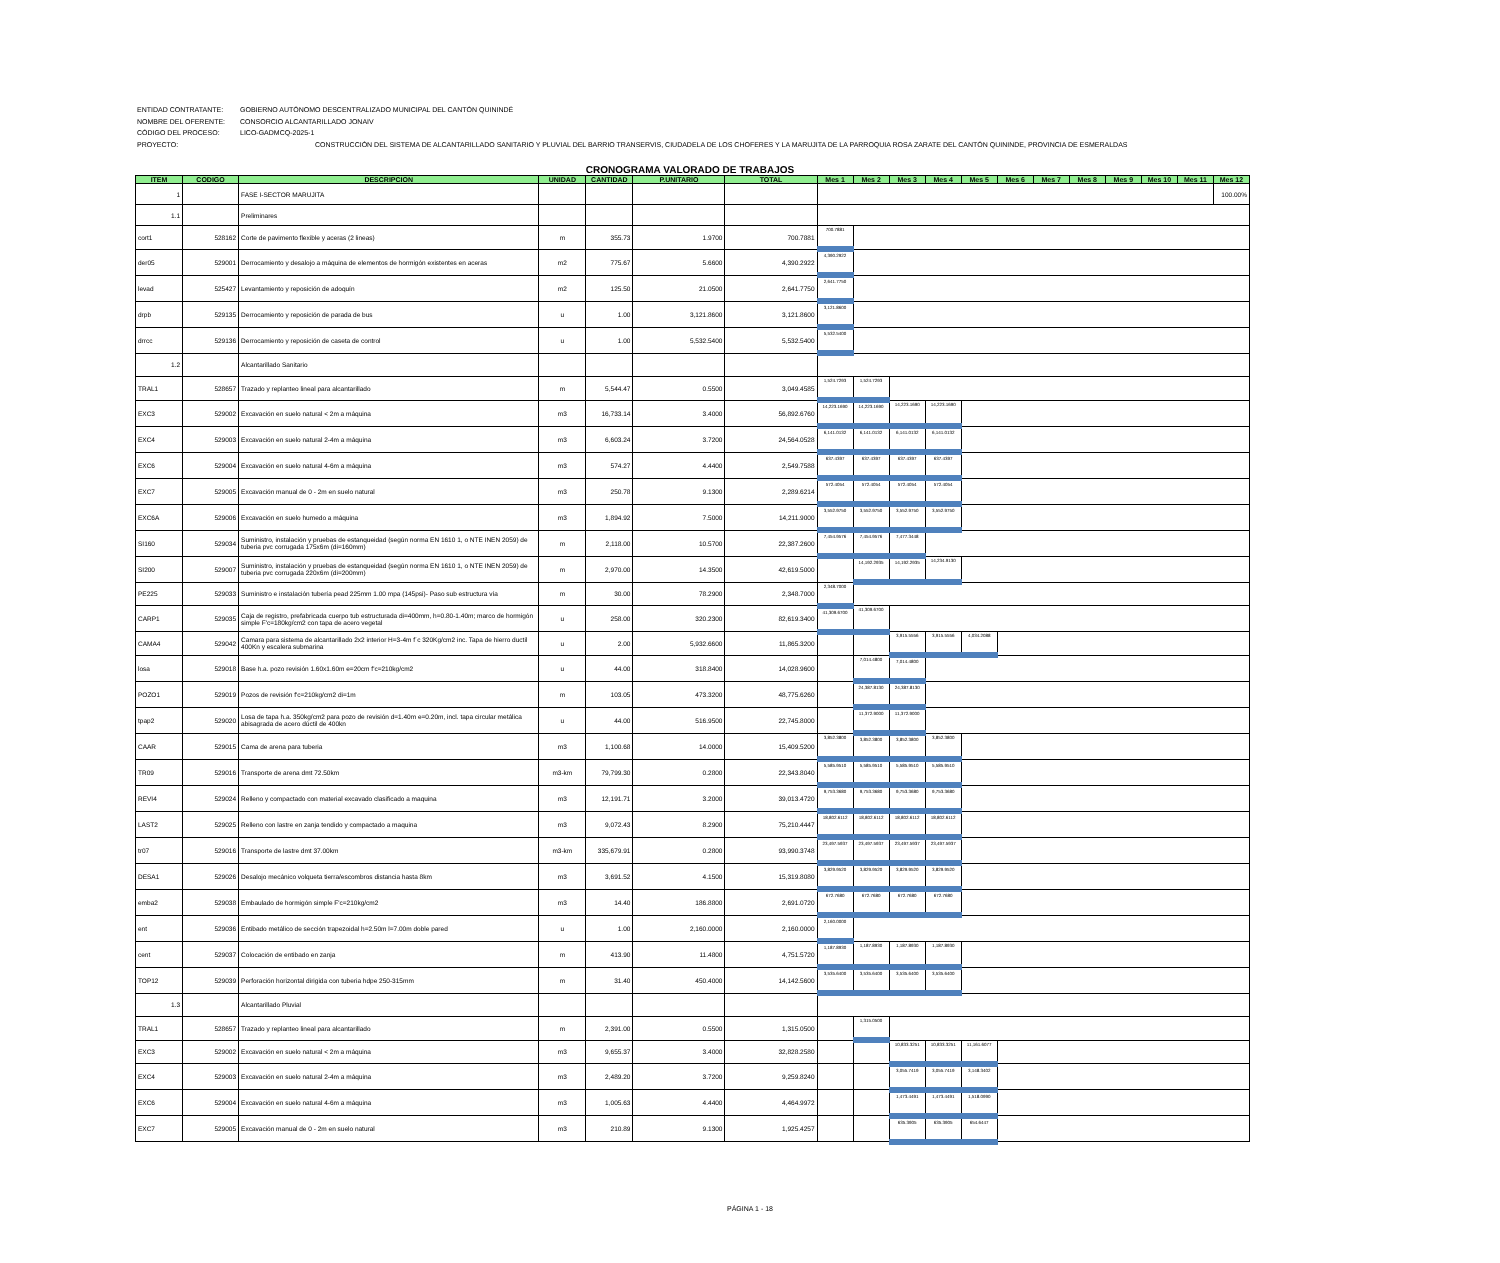ENTIDAD CONTRATANTE: GOBIERNO AUTÓNOMO DESCENTRALIZADO MUNICIPAL DEL CANTÓN QUININDÉ
NOMBRE DEL OFERENTE: CONSORCIO ALCANTARILLADO JONAIV
CÓDIGO DEL PROCESO: LICO-GADMCQ-2025-1
PROYECTO: CONSTRUCCIÓN DEL SISTEMA DE ALCANTARILLADO SANITARIO Y PLUVIAL DEL BARRIO TRANSERVIS, CIUDADELA DE LOS CHOFERES Y LA MARUJITA DE LA PARROQUIA ROSA ZARATE DEL CANTÓN QUININDE, PROVINCIA DE ESMERALDAS
CRONOGRAMA VALORADO DE TRABAJOS
| ITEM | CODIGO | DESCRIPCION | UNIDAD | CANTIDAD | P.UNITARIO | TOTAL | Mes 1 | Mes 2 | Mes 3 | Mes 4 | Mes 5 | Mes 6 | Mes 7 | Mes 8 | Mes 9 | Mes 10 | Mes 11 | Mes 12 |
| --- | --- | --- | --- | --- | --- | --- | --- | --- | --- | --- | --- | --- | --- | --- | --- | --- | --- | --- |
| 1 | | FASE I-SECTOR MARUJITA | | | | | | | | | | | | | | | | 100.00% |
| 1.1 | | Preliminares | | | | | | | | | | | | | | | | |
| cort1 | 528162 | Corte de pavimento flexible y aceras (2 lineas) | m | 355.73 | 1.9700 | 700.7881 | 700.7881 | | | | | | | | | | | |
| der05 | 529001 | Derrocamiento y desalojo a máquina de elementos de hormigón existentes en aceras | m2 | 775.67 | 5.6600 | 4,390.2922 | 4,390.2922 | | | | | | | | | | | |
| levad | 525427 | Levantamiento y reposición de adoquín | m2 | 125.50 | 21.0500 | 2,641.7750 | 2,641.7750 | | | | | | | | | | | |
| drpb | 529135 | Derrocamiento y reposición de parada de bus | u | 1.00 | 3,121.8600 | 3,121.8600 | 3,121.8600 | | | | | | | | | | | |
| drrcc | 529136 | Derrocamiento y reposición de caseta de control | u | 1.00 | 5,532.5400 | 5,532.5400 | 5,532.5400 | | | | | | | | | | | |
| 1.2 | | Alcantarillado Sanitario | | | | | | | | | | | | | | | | |
| TRAL1 | 528657 | Trazado y replanteo lineal para alcantarillado | m | 5,544.47 | 0.5500 | 3,049.4585 | 1,524.7293 | 1,524.7293 | | | | | | | | | | |
| EXC3 | 529002 | Excavación en suelo natural < 2m a máquina | m3 | 16,733.14 | 3.4000 | 56,892.6760 | 14,223.1690 | 14,223.1690 | 14,223.1690 | 14,223.1690 | | | | | | | | |
| EXC4 | 529003 | Excavación en suelo natural 2-4m a máquina | m3 | 6,603.24 | 3.7200 | 24,564.0528 | 6,141.0132 | 6,141.0132 | 6,141.0132 | 6,141.0132 | | | | | | | | |
| EXC6 | 529004 | Excavación en suelo natural 4-6m a máquina | m3 | 574.27 | 4.4400 | 2,549.7588 | 637.4397 | 637.4397 | 637.4397 | 637.4397 | | | | | | | | |
| EXC7 | 529005 | Excavación manual de 0 - 2m en suelo natural | m3 | 250.78 | 9.1300 | 2,289.6214 | 572.4054 | 572.4054 | 572.4054 | 572.4054 | | | | | | | | |
| EXC6A | 529006 | Excavación en suelo humedo a máquina | m3 | 1,894.92 | 7.5000 | 14,211.9000 | 3,552.9750 | 3,552.9750 | 3,552.9750 | 3,552.9750 | | | | | | | | |
| SI160 | 529034 | Suministro, instalación y pruebas de estanqueidad (según norma EN 1610 1, o NTE INEN 2059) de tuberia pvc corrugada 175x6m (di=160mm) | m | 2,118.00 | 10.5700 | 22,387.2600 | 7,454.9576 | 7,454.9576 | 7,477.3448 | | | | | | | | | |
| SI200 | 529007 | Suministro, instalación y pruebas de estanqueidad (según norma EN 1610 1, o NTE INEN 2059) de tuberia pvc corrugada 220x6m (di=200mm) | m | 2,970.00 | 14.3500 | 42,619.5000 | | 14,192.2935 | 14,192.2935 | 14,234.9130 | | | | | | | | |
| PE225 | 529033 | Suministro e instalación tubería pead 225mm 1.00 mpa (145psi)- Paso sub estructura vía | m | 30.00 | 78.2900 | 2,348.7000 | 2,348.7000 | | | | | | | | | | | |
| CARP1 | 529035 | Caja de registro, prefabricada cuerpo tub estructurada di=400mm, h=0.80-1.40m; marco de hormigón simple F'c=180kg/cm2 con tapa de acero vegetal | u | 258.00 | 320.2300 | 82,619.3400 | 41,309.6700 | 41,309.6700 | | | | | | | | | | |
| CAMA4 | 529042 | Camara para sistema de alcantarillado 2x2 interior H=3-4m f´c 320Kg/cm2 inc. Tapa de hierro ductil 400Kn y escalera submarina | u | 2.00 | 5,932.6600 | 11,865.3200 | | | 3,915.5556 | 3,915.5556 | 4,034.2088 | | | | | | | |
| losa | 529018 | Base h.a. pozo revisión 1.60x1.60m e=20cm f'c=210kg/cm2 | u | 44.00 | 318.8400 | 14,028.9600 | | 7,014.4800 | 7,014.4800 | | | | | | | | | |
| POZO1 | 529019 | Pozos de revisión f'c=210kg/cm2 di=1m | m | 103.05 | 473.3200 | 48,775.6260 | | 24,387.8130 | 24,387.8130 | | | | | | | | | |
| tpap2 | 529020 | Losa de tapa h.a. 350kg/cm2 para pozo de revisión d=1.40m e=0.20m, incl. tapa circular metálica abisagrada de acero dúctil de 400kn | u | 44.00 | 516.9500 | 22,745.8000 | | 11,372.9000 | 11,372.9000 | | | | | | | | | |
| CAAR | 529015 | Cama de arena para tuberia | m3 | 1,100.68 | 14.0000 | 15,409.5200 | 3,852.3800 | 3,852.3800 | 3,852.3800 | 3,852.3800 | | | | | | | | |
| TR09 | 529016 | Transporte de arena dmt 72.50km | m3-km | 79,799.30 | 0.2800 | 22,343.8040 | 5,585.9510 | 5,585.9510 | 5,585.9510 | 5,585.9510 | | | | | | | | |
| REVI4 | 529024 | Relleno y compactado con material excavado clasificado a maquina | m3 | 12,191.71 | 3.2000 | 39,013.4720 | 9,753.3680 | 9,753.3680 | 9,753.3680 | 9,753.3680 | | | | | | | | |
| LAST2 | 529025 | Relleno con lastre en zanja tendido y compactado a maquina | m3 | 9,072.43 | 8.2900 | 75,210.4447 | 18,802.6112 | 18,802.6112 | 18,802.6112 | 18,802.6112 | | | | | | | | |
| tr07 | 529016 | Transporte de lastre dmt 37.00km | m3-km | 335,679.91 | 0.2800 | 93,990.3748 | 23,497.5937 | 23,497.5937 | 23,497.5937 | 23,497.5937 | | | | | | | | |
| DESA1 | 529026 | Desalojo mecánico volqueta tierra/escombros distancia hasta 8km | m3 | 3,691.52 | 4.1500 | 15,319.8080 | 3,829.9520 | 3,829.9520 | 3,829.9520 | 3,829.9520 | | | | | | | | |
| emba2 | 529038 | Embaulado de hormigón simple F'c=210kg/cm2 | m3 | 14.40 | 186.8800 | 2,691.0720 | 672.7680 | 672.7680 | 672.7680 | 672.7680 | | | | | | | | |
| ent | 529036 | Entibado metálico de sección trapezoidal h=2.50m l=7.00m doble pared | u | 1.00 | 2,160.0000 | 2,160.0000 | 2,160.0000 | | | | | | | | | | | |
| cent | 529037 | Colocación de entibado en zanja | m | 413.90 | 11.4800 | 4,751.5720 | 1,187.8930 | 1,187.8930 | 1,187.8930 | 1,187.8930 | | | | | | | | |
| TOP12 | 529039 | Perforación horizontal dirigida con tuberia hdpe 250-315mm | m | 31.40 | 450.4000 | 14,142.5600 | 3,535.6400 | 3,535.6400 | 3,535.6400 | 3,535.6400 | | | | | | | | |
| 1.3 | | Alcantarillado Pluvial | | | | | | | | | | | | | | | | |
| TRAL1 | 528657 | Trazado y replanteo lineal para alcantarillado | m | 2,391.00 | 0.5500 | 1,315.0500 | | 1,315.0500 | | | | | | | | | | |
| EXC3 | 529002 | Excavación en suelo natural < 2m a máquina | m3 | 9,655.37 | 3.4000 | 32,828.2580 | | | 10,833.3251 | 10,833.3251 | 11,161.6077 | | | | | | | |
| EXC4 | 529003 | Excavación en suelo natural 2-4m a máquina | m3 | 2,489.20 | 3.7200 | 9,259.8240 | | | 3,055.7419 | 3,055.7419 | 3,148.3402 | | | | | | | |
| EXC6 | 529004 | Excavación en suelo natural 4-6m a máquina | m3 | 1,005.63 | 4.4400 | 4,464.9972 | | | 1,473.4491 | 1,473.4491 | 1,518.0990 | | | | | | | |
| EXC7 | 529005 | Excavación manual de 0 - 2m en suelo natural | m3 | 210.89 | 9.1300 | 1,925.4257 | | | 635.3905 | 635.3905 | 654.6447 | | | | | | | |
PÁGINA 1 - 18